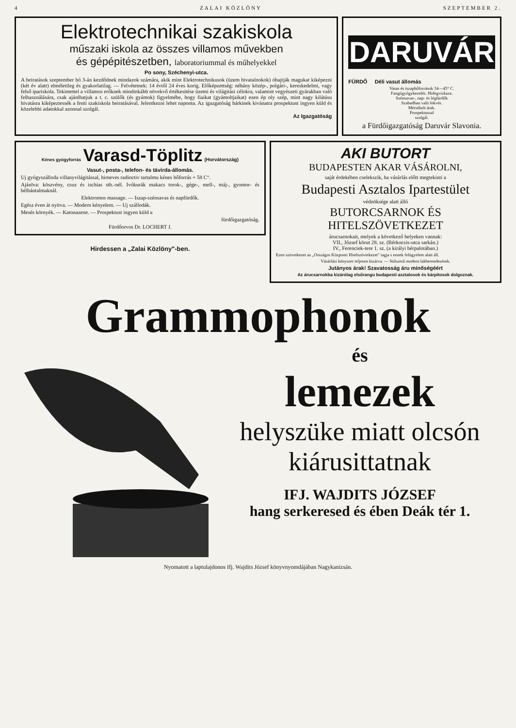4 ZALAI KÖZLÖNY SZEPTEMBER 2.
Elektrotechnikai szakiskola
műszaki iskola az összes villamos művekben
és gépépitészetben, laboratoriummal és műhelyekkel
Po sony, Széchenyi-utca.
A beiratások szeptember hó 3-án kezdődnek mindazok számára, akik mint Elektrotechnikusok (üzem hivatalnokok) óhajtják magukat kiképezni (két év alatt) elméletileg és gyakorlatilag. — Felvétetnek: 14 évtől 24 éves korig. Előképzettség: néhány közép-, polgári-, kereskedelmi, vagy felső ipariskola. Tekintettel a villamos erőknek mindinkább növekvő értékesitése üzemi és világitási célokra, valamint vegyészeti gyárakban való felhasználására, csak ajánlhatjuk a t. c. szülők (és gyámok) figyelmébe, hogy fiaikat (gyámoltjaikat) ezen ép oly szép, mint nagy kilátásu hivatásra kiképeztessék a fenti szakiskola beiratásával. Jelentkezni lehet naponta. Az igazgatóság bárkinek kivánatra prospektust ingyen küld és közelebbi adatokkal azonnal szolgál.
Az Igazgatóság
DARUVÁR
FÜRDŐ Déli vasut állomás
Vasas és iszaphőforrások 34—45° C.
Fangógyógykezelés. Hidegvizkura.
Szénsavas-, nap- és légfürdők
Szabadban való fekvés.
Mérsékelt árak.
Prospektussal
szolgál.
a Fürdőigazgatóság Daruvár Slavonia.
Kénes gyógyforrás Varasd-Töplitz (Horvátország)
Vasut-, posta-, telefon- és távirda-állomás.
Uj gyógyszálloda villanyvilágitással, hirneves radioctiv tartalmu kénes hőforrás + 58 C°.
Ajánlva: köszvény, csuz és ischias stb.-nél. Ivókurák makacs torok-, gége-, mell-, máj-, gyomor- és bélbántalmaknál.
Elektromos massage. — Iszap-szénsavas és napfürdők.
Egész éven át nyitva. — Modern kényelem. — Uj szállodák.
Mesés környék. — Katonazene. — Prospektust ingyen küld a
fürdőigazgatóság.
Fürdőorvos Dr. LOCHERT J.
Hirdessen a „Zalai Közlöny"-ben.
AKI BUTORT
BUDAPESTEN AKAR VÁSÁROLNI,
saját érdekében cselekszik, ha vásárlás előtt megtekinti a
Budapesti Asztalos Ipartestület
védnöksége alatt álló
BUTORCSARNOK ÉS HITELSZÖVETKEZET
árucsarnokait, melyek a következő helyeken vannak:
VII., József körut 28. sz. (Bérkocsis-utca sarkán.)
IV., Ferenciek-tere 1. sz. (a királyi bérpalotában.)
Ezen szövetkezet az „Országos Központi Hitelszövetkezet" tagja s ennek felügyelete alatt áll.
Vásárlási kényszer teljesen kizárva. — Stilszerű modern lakberendezések.
Jutányos árak! Szavatosság áru minőségéért
Az árucsarnokba kizárólag elsőrangu budapesti asztalosok és kárpitosok dolgoznak.
Grammophonok
és
lemezek
helyszüke miatt olcsón
kiárusittatnak
IFJ. WAJDITS JÓZSEF
hang serkeresed és ében Deák tér 1.
Nyomatott a laptulajdonos Ifj. Wajdits József könyvnyomdájában Nagykanizsán.